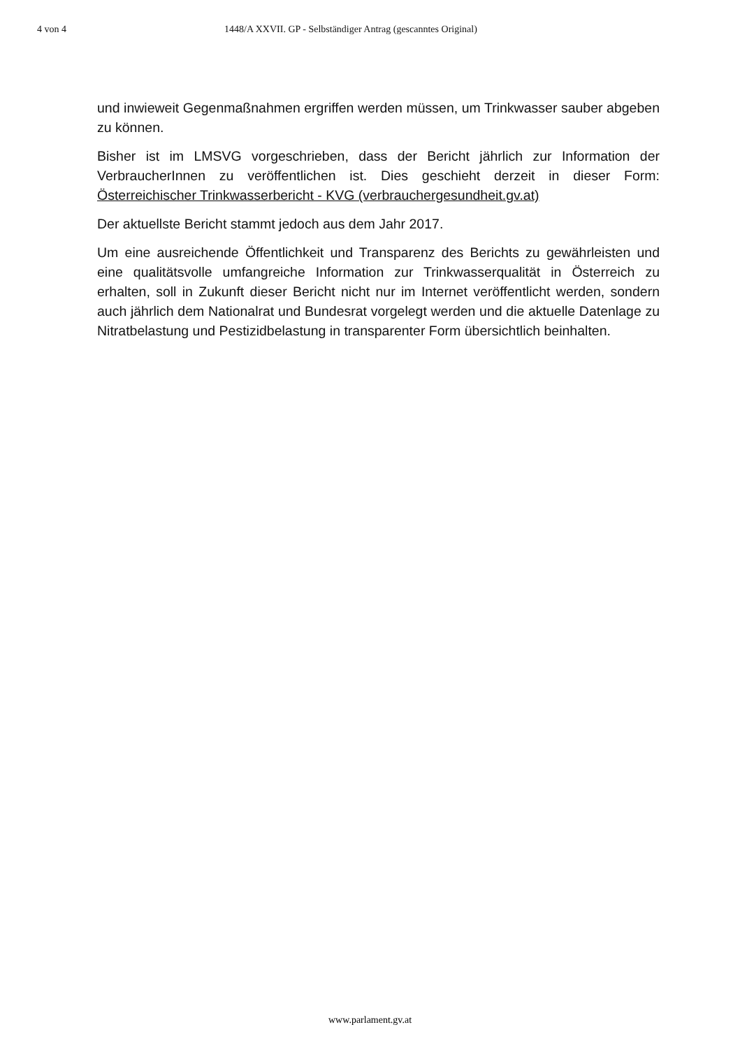4 von 4 1448/A XXVII. GP - Selbständiger Antrag (gescanntes Original)
und inwieweit Gegenmaßnahmen ergriffen werden müssen, um Trinkwasser sauber abgeben zu können.
Bisher ist im LMSVG vorgeschrieben, dass der Bericht jährlich zur Information der VerbraucherInnen zu veröffentlichen ist. Dies geschieht derzeit in dieser Form: Österreichischer Trinkwasserbericht - KVG (verbrauchergesundheit.gv.at)
Der aktuellste Bericht stammt jedoch aus dem Jahr 2017.
Um eine ausreichende Öffentlichkeit und Transparenz des Berichts zu gewährleisten und eine qualitätsvolle umfangreiche Information zur Trinkwasserqualität in Österreich zu erhalten, soll in Zukunft dieser Bericht nicht nur im Internet veröffentlicht werden, sondern auch jährlich dem Nationalrat und Bundesrat vorgelegt werden und die aktuelle Datenlage zu Nitratbelastung und Pestizidbelastung in transparenter Form übersichtlich beinhalten.
www.parlament.gv.at